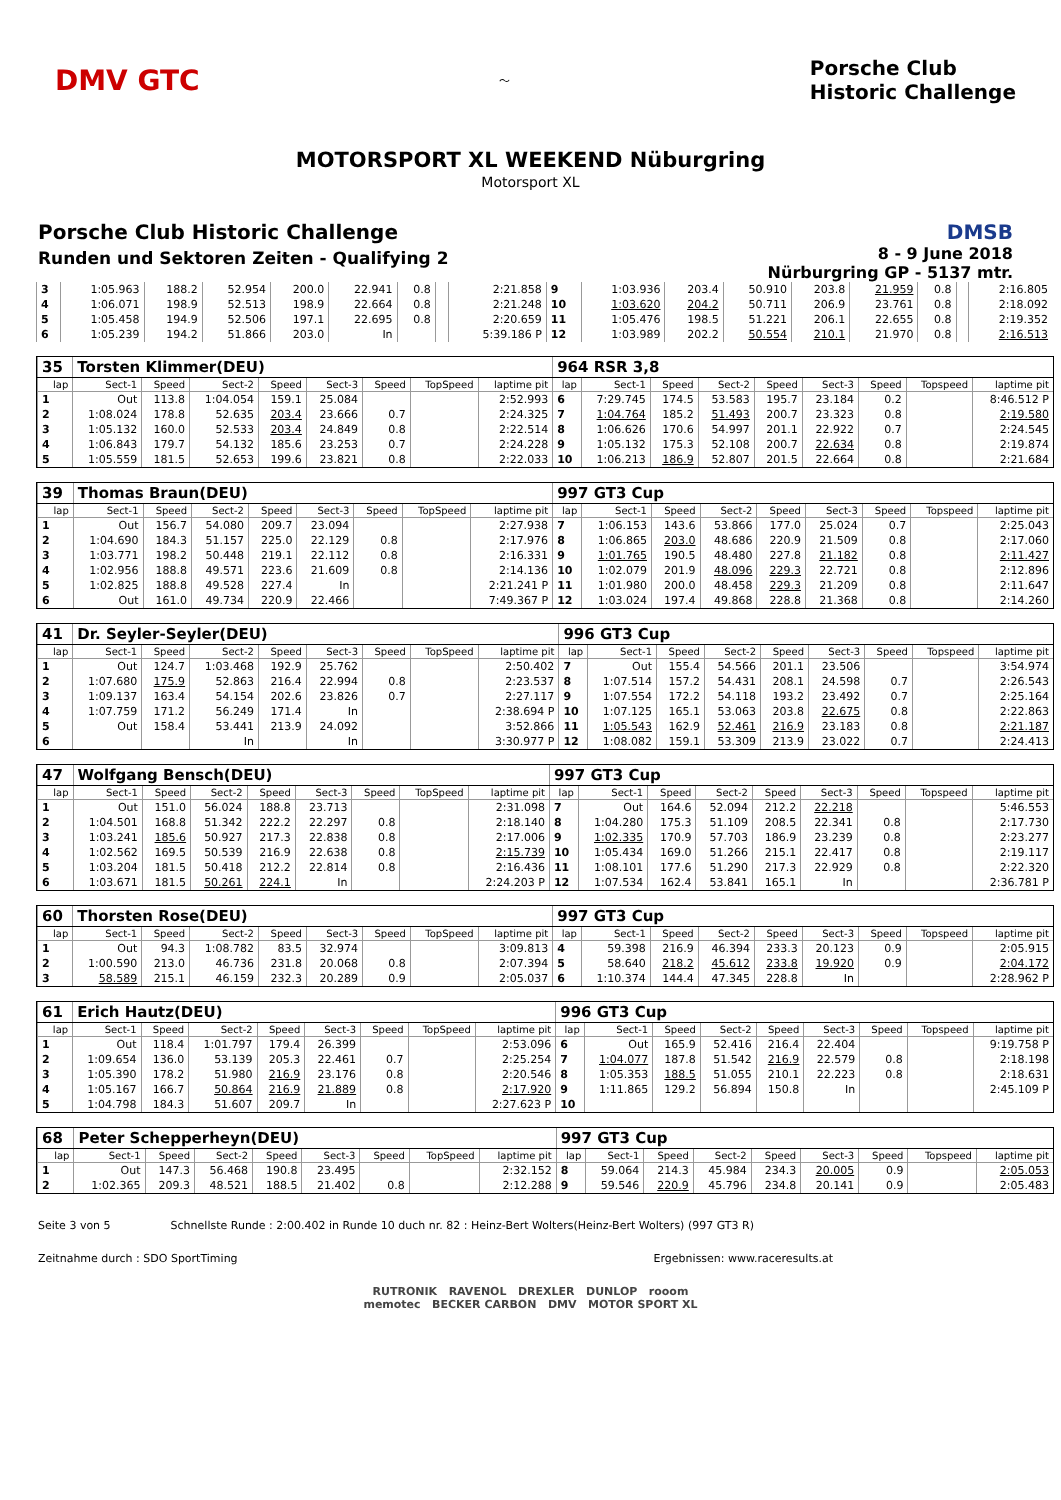DMV GTC
〜
Porsche Club
Historic Challenge
MOTORSPORT XL WEEKEND Nüburgring
Motorsport XL
Porsche Club Historic Challenge
Runden und Sektoren Zeiten - Qualifying 2
DMSB
8 - 9 June 2018
Nürburgring GP - 5137 mtr.
| 3 | 1:05.963 | 188.2 | 52.954 | 200.0 | 22.941 | 0.8 | | 2:21.858 | 9 | 1:03.936 | 203.4 | 50.910 | 203.8 | 21.959 | 0.8 | | 2:16.805 |
| 4 | 1:06.071 | 198.9 | 52.513 | 198.9 | 22.664 | 0.8 | | 2:21.248 | 10 | 1:03.620 | 204.2 | 50.711 | 206.9 | 23.761 | 0.8 | | 2:18.092 |
| 5 | 1:05.458 | 194.9 | 52.506 | 197.1 | 22.695 | 0.8 | | 2:20.659 | 11 | 1:05.476 | 198.5 | 51.221 | 206.1 | 22.655 | 0.8 | | 2:19.352 |
| 6 | 1:05.239 | 194.2 | 51.866 | 203.0 | In | | | 5:39.186 P | 12 | 1:03.989 | 202.2 | 50.554 | 210.1 | 21.970 | 0.8 | | 2:16.513 |
| 35 | Torsten Klimmer(DEU) | | | | | | | | 964 RSR 3,8 | | | | | | | | |
| lap | Sect-1 | Speed | Sect-2 | Speed | Sect-3 | Speed | TopSpeed | laptime pit | lap | Sect-1 | Speed | Sect-2 | Speed | Sect-3 | Speed | Topspeed | laptime pit |
| 1 | Out | 113.8 | 1:04.054 | 159.1 | 25.084 | | | 2:52.993 | 6 | 7:29.745 | 174.5 | 53.583 | 195.7 | 23.184 | 0.2 | | 8:46.512 P |
| 2 | 1:08.024 | 178.8 | 52.635 | 203.4 | 23.666 | 0.7 | | 2:24.325 | 7 | 1:04.764 | 185.2 | 51.493 | 200.7 | 23.323 | 0.8 | | 2:19.580 |
| 3 | 1:05.132 | 160.0 | 52.533 | 203.4 | 24.849 | 0.8 | | 2:22.514 | 8 | 1:06.626 | 170.6 | 54.997 | 201.1 | 22.922 | 0.7 | | 2:24.545 |
| 4 | 1:06.843 | 179.7 | 54.132 | 185.6 | 23.253 | 0.7 | | 2:24.228 | 9 | 1:05.132 | 175.3 | 52.108 | 200.7 | 22.634 | 0.8 | | 2:19.874 |
| 5 | 1:05.559 | 181.5 | 52.653 | 199.6 | 23.821 | 0.8 | | 2:22.033 | 10 | 1:06.213 | 186.9 | 52.807 | 201.5 | 22.664 | 0.8 | | 2:21.684 |
| 39 | Thomas Braun(DEU) | | | | | | | | 997 GT3 Cup | | | | | | | | |
| lap | Sect-1 | Speed | Sect-2 | Speed | Sect-3 | Speed | TopSpeed | laptime pit | lap | Sect-1 | Speed | Sect-2 | Speed | Sect-3 | Speed | Topspeed | laptime pit |
| 1 | Out | 156.7 | 54.080 | 209.7 | 23.094 | | | 2:27.938 | 7 | 1:06.153 | 143.6 | 53.866 | 177.0 | 25.024 | 0.7 | | 2:25.043 |
| 2 | 1:04.690 | 184.3 | 51.157 | 225.0 | 22.129 | 0.8 | | 2:17.976 | 8 | 1:06.865 | 203.0 | 48.686 | 220.9 | 21.509 | 0.8 | | 2:17.060 |
| 3 | 1:03.771 | 198.2 | 50.448 | 219.1 | 22.112 | 0.8 | | 2:16.331 | 9 | 1:01.765 | 190.5 | 48.480 | 227.8 | 21.182 | 0.8 | | 2:11.427 |
| 4 | 1:02.956 | 188.8 | 49.571 | 223.6 | 21.609 | 0.8 | | 2:14.136 | 10 | 1:02.079 | 201.9 | 48.096 | 229.3 | 22.721 | 0.8 | | 2:12.896 |
| 5 | 1:02.825 | 188.8 | 49.528 | 227.4 | In | | | 2:21.241 P | 11 | 1:01.980 | 200.0 | 48.458 | 229.3 | 21.209 | 0.8 | | 2:11.647 |
| 6 | Out | 161.0 | 49.734 | 220.9 | 22.466 | | | 7:49.367 P | 12 | 1:03.024 | 197.4 | 49.868 | 228.8 | 21.368 | 0.8 | | 2:14.260 |
| 41 | Dr. Seyler-Seyler(DEU) | | | | | | | | 996 GT3 Cup | | | | | | | | |
| lap | Sect-1 | Speed | Sect-2 | Speed | Sect-3 | Speed | TopSpeed | laptime pit | lap | Sect-1 | Speed | Sect-2 | Speed | Sect-3 | Speed | Topspeed | laptime pit |
| 1 | Out | 124.7 | 1:03.468 | 192.9 | 25.762 | | | 2:50.402 | 7 | Out | 155.4 | 54.566 | 201.1 | 23.506 | | | 3:54.974 |
| 2 | 1:07.680 | 175.9 | 52.863 | 216.4 | 22.994 | 0.8 | | 2:23.537 | 8 | 1:07.514 | 157.2 | 54.431 | 208.1 | 24.598 | 0.7 | | 2:26.543 |
| 3 | 1:09.137 | 163.4 | 54.154 | 202.6 | 23.826 | 0.7 | | 2:27.117 | 9 | 1:07.554 | 172.2 | 54.118 | 193.2 | 23.492 | 0.7 | | 2:25.164 |
| 4 | 1:07.759 | 171.2 | 56.249 | 171.4 | In | | | 2:38.694 P | 10 | 1:07.125 | 165.1 | 53.063 | 203.8 | 22.675 | 0.8 | | 2:22.863 |
| 5 | Out | 158.4 | 53.441 | 213.9 | 24.092 | | | 3:52.866 | 11 | 1:05.543 | 162.9 | 52.461 | 216.9 | 23.183 | 0.8 | | 2:21.187 |
| 6 | | | In | | In | | | 3:30.977 P | 12 | 1:08.082 | 159.1 | 53.309 | 213.9 | 23.022 | 0.7 | | 2:24.413 |
| 47 | Wolfgang Bensch(DEU) | | | | | | | | 997 GT3 Cup | | | | | | | | |
| lap | Sect-1 | Speed | Sect-2 | Speed | Sect-3 | Speed | TopSpeed | laptime pit | lap | Sect-1 | Speed | Sect-2 | Speed | Sect-3 | Speed | Topspeed | laptime pit |
| 1 | Out | 151.0 | 56.024 | 188.8 | 23.713 | | | 2:31.098 | 7 | Out | 164.6 | 52.094 | 212.2 | 22.218 | | | 5:46.553 |
| 2 | 1:04.501 | 168.8 | 51.342 | 222.2 | 22.297 | 0.8 | | 2:18.140 | 8 | 1:04.280 | 175.3 | 51.109 | 208.5 | 22.341 | 0.8 | | 2:17.730 |
| 3 | 1:03.241 | 185.6 | 50.927 | 217.3 | 22.838 | 0.8 | | 2:17.006 | 9 | 1:02.335 | 170.9 | 57.703 | 186.9 | 23.239 | 0.8 | | 2:23.277 |
| 4 | 1:02.562 | 169.5 | 50.539 | 216.9 | 22.638 | 0.8 | | 2:15.739 | 10 | 1:05.434 | 169.0 | 51.266 | 215.1 | 22.417 | 0.8 | | 2:19.117 |
| 5 | 1:03.204 | 181.5 | 50.418 | 212.2 | 22.814 | 0.8 | | 2:16.436 | 11 | 1:08.101 | 177.6 | 51.290 | 217.3 | 22.929 | 0.8 | | 2:22.320 |
| 6 | 1:03.671 | 181.5 | 50.261 | 224.1 | In | | | 2:24.203 P | 12 | 1:07.534 | 162.4 | 53.841 | 165.1 | In | | | 2:36.781 P |
| 60 | Thorsten Rose(DEU) | | | | | | | | 997 GT3 Cup | | | | | | | | |
| lap | Sect-1 | Speed | Sect-2 | Speed | Sect-3 | Speed | TopSpeed | laptime pit | lap | Sect-1 | Speed | Sect-2 | Speed | Sect-3 | Speed | Topspeed | laptime pit |
| 1 | Out | 94.3 | 1:08.782 | 83.5 | 32.974 | | | 3:09.813 | 4 | 59.398 | 216.9 | 46.394 | 233.3 | 20.123 | 0.9 | | 2:05.915 |
| 2 | 1:00.590 | 213.0 | 46.736 | 231.8 | 20.068 | 0.8 | | 2:07.394 | 5 | 58.640 | 218.2 | 45.612 | 233.8 | 19.920 | 0.9 | | 2:04.172 |
| 3 | 58.589 | 215.1 | 46.159 | 232.3 | 20.289 | 0.9 | | 2:05.037 | 6 | 1:10.374 | 144.4 | 47.345 | 228.8 | In | | | 2:28.962 P |
| 61 | Erich Hautz(DEU) | | | | | | | | 996 GT3 Cup | | | | | | | | |
| lap | Sect-1 | Speed | Sect-2 | Speed | Sect-3 | Speed | TopSpeed | laptime pit | lap | Sect-1 | Speed | Sect-2 | Speed | Sect-3 | Speed | Topspeed | laptime pit |
| 1 | Out | 118.4 | 1:01.797 | 179.4 | 26.399 | | | 2:53.096 | 6 | Out | 165.9 | 52.416 | 216.4 | 22.404 | | | 9:19.758 P |
| 2 | 1:09.654 | 136.0 | 53.139 | 205.3 | 22.461 | 0.7 | | 2:25.254 | 7 | 1:04.077 | 187.8 | 51.542 | 216.9 | 22.579 | 0.8 | | 2:18.198 |
| 3 | 1:05.390 | 178.2 | 51.980 | 216.9 | 23.176 | 0.8 | | 2:20.546 | 8 | 1:05.353 | 188.5 | 51.055 | 210.1 | 22.223 | 0.8 | | 2:18.631 |
| 4 | 1:05.167 | 166.7 | 50.864 | 216.9 | 21.889 | 0.8 | | 2:17.920 | 9 | 1:11.865 | 129.2 | 56.894 | 150.8 | In | | | 2:45.109 P |
| 5 | 1:04.798 | 184.3 | 51.607 | 209.7 | In | | | 2:27.623 P | 10 | | | | | | | | |
| 68 | Peter Schepperheyn(DEU) | | | | | | | | 997 GT3 Cup | | | | | | | | |
| lap | Sect-1 | Speed | Sect-2 | Speed | Sect-3 | Speed | TopSpeed | laptime pit | lap | Sect-1 | Speed | Sect-2 | Speed | Sect-3 | Speed | Topspeed | laptime pit |
| 1 | Out | 147.3 | 56.468 | 190.8 | 23.495 | | | 2:32.152 | 8 | 59.064 | 214.3 | 45.984 | 234.3 | 20.005 | 0.9 | | 2:05.053 |
| 2 | 1:02.365 | 209.3 | 48.521 | 188.5 | 21.402 | 0.8 | | 2:12.288 | 9 | 59.546 | 220.9 | 45.796 | 234.8 | 20.141 | 0.9 | | 2:05.483 |
Seite 3 von 5 Schnellste Runde : 2:00.402 in Runde 10 duch nr. 82 : Heinz-Bert Wolters(Heinz-Bert Wolters) (997 GT3 R)
Zeitnahme durch : SDO SportTiming Ergebnissen: www.raceresults.at
RUTRONIK RAVENOL DREXLER DUNLOP rooom
memotec BECKER CARBON DMV MOTOR SPORT XL